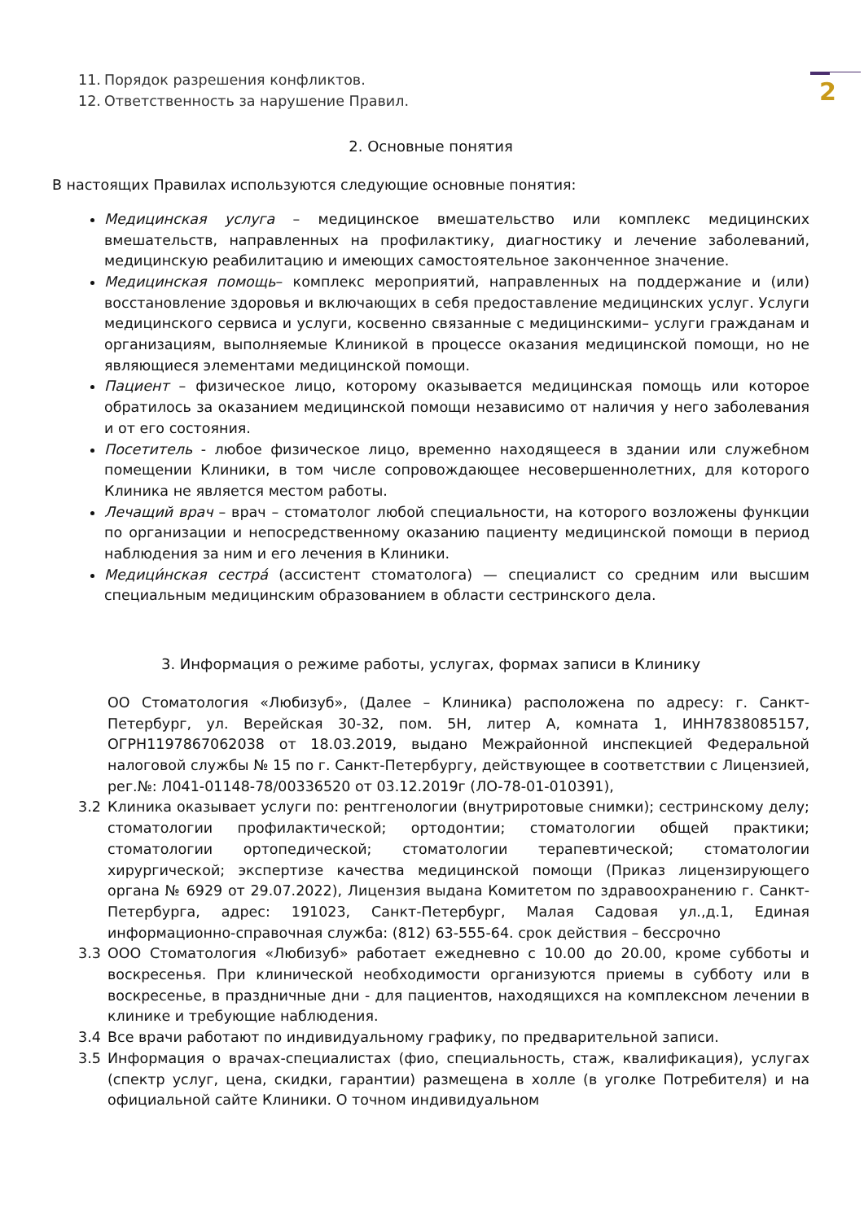2
11. Порядок разрешения конфликтов.
12. Ответственность за нарушение Правил.
2. Основные понятия
В настоящих Правилах используются следующие основные понятия:
Медицинская услуга – медицинское вмешательство или комплекс медицинских вмешательств, направленных на профилактику, диагностику и лечение заболеваний, медицинскую реабилитацию и имеющих самостоятельное законченное значение.
Медицинская помощь– комплекс мероприятий, направленных на поддержание и (или) восстановление здоровья и включающих в себя предоставление медицинских услуг. Услуги медицинского сервиса и услуги, косвенно связанные с медицинскими– услуги гражданам и организациям, выполняемые Клиникой в процессе оказания медицинской помощи, но не являющиеся элементами медицинской помощи.
Пациент – физическое лицо, которому оказывается медицинская помощь или которое обратилось за оказанием медицинской помощи независимо от наличия у него заболевания и от его состояния.
Посетитель - любое физическое лицо, временно находящееся в здании или служебном помещении Клиники, в том числе сопровождающее несовершеннолетних, для которого Клиника не является местом работы.
Лечащий врач – врач – стоматолог любой специальности, на которого возложены функции по организации и непосредственному оказанию пациенту медицинской помощи в период наблюдения за ним и его лечения в Клиники.
Медици́нская сестра́ (ассистент стоматолога) — специалист со средним или высшим специальным медицинским образованием в области сестринского дела.
3. Информация о режиме работы, услугах, формах записи в Клинику
ОО Стоматология «Любизуб», (Далее – Клиника) расположена по адресу: г. Санкт-Петербург, ул. Верейская 30-32, пом. 5Н, литер А, комната 1, ИНН7838085157, ОГРН1197867062038 от 18.03.2019, выдано Межрайонной инспекцией Федеральной налоговой службы № 15 по г. Санкт-Петербургу, действующее в соответствии с Лицензией, рег.№: Л041-01148-78/00336520 от 03.12.2019г (ЛО-78-01-010391),
3.2 Клиника оказывает услуги по: рентгенологии (внутриротовые снимки); сестринскому делу; стоматологии профилактической; ортодонтии; стоматологии общей практики; стоматологии ортопедической; стоматологии терапевтической; стоматологии хирургической; экспертизе качества медицинской помощи (Приказ лицензирующего органа № 6929 от 29.07.2022), Лицензия выдана Комитетом по здравоохранению г. Санкт-Петербурга, адрес: 191023, Санкт-Петербург, Малая Садовая ул.,д.1, Единая информационно-справочная служба: (812) 63-555-64. срок действия – бессрочно
3.3 ООО Стоматология «Любизуб» работает ежедневно с 10.00 до 20.00, кроме субботы и воскресенья. При клинической необходимости организуются приемы в субботу или в воскресенье, в праздничные дни - для пациентов, находящихся на комплексном лечении в клинике и требующие наблюдения.
3.4 Все врачи работают по индивидуальному графику, по предварительной записи.
3.5 Информация о врачах-специалистах (фио, специальность, стаж, квалификация), услугах (спектр услуг, цена, скидки, гарантии) размещена в холле (в уголке Потребителя) и на официальной сайте Клиники. О точном индивидуальном